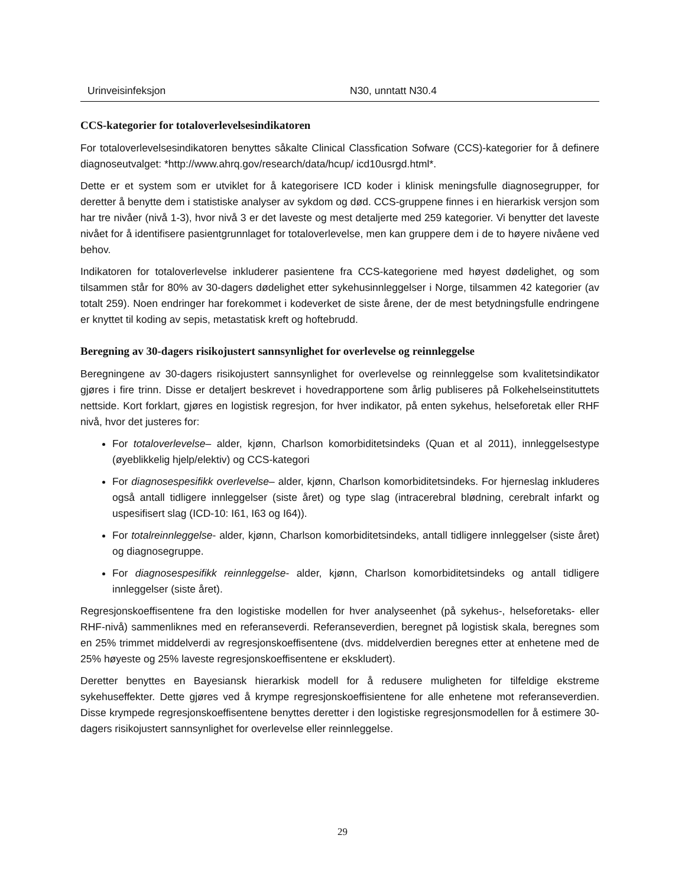| Urinveisinfeksjon | N30, unntatt N30.4 |
CCS-kategorier for totaloverlevelsesindikatoren
For totaloverlevelsesindikatoren benyttes såkalte Clinical Classfication Sofware (CCS)-kategorier for å definere diagnoseutvalget: *http://www.ahrq.gov/research/data/hcup/ icd10usrgd.html*.
Dette er et system som er utviklet for å kategorisere ICD koder i klinisk meningsfulle diagnose­grupper, for deretter å benytte dem i statistiske analyser av sykdom og død. CCS-gruppene finnes i en hierarkisk versjon som har tre nivåer (nivå 1-3), hvor nivå 3 er det laveste og mest detaljerte med 259 kategorier. Vi benytter det laveste nivået for å identifisere pasientgrunnlaget for total­overlevelse, men kan gruppere dem i de to høyere nivåene ved behov.
Indikatoren for totaloverlevelse inkluderer pasientene fra CCS-kategoriene med høyest dødelig­het, og som tilsammen står for 80% av 30-dagers dødelighet etter sykehusinnleggelser i Norge, tilsammen 42 kategorier (av totalt 259). Noen endringer har forekommet i kodeverket de siste årene, der de mest betydningsfulle endringene er knyttet til koding av sepis, metastatisk kreft og hoftebrudd.
Beregning av 30-dagers risikojustert sannsynlighet for overlevelse og reinnleggelse
Beregningene av 30-dagers risikojustert sannsynlighet for overlevelse og reinnleggelse som kva­litetsindikator gjøres i fire trinn. Disse er detaljert beskrevet i hovedrapportene som årlig publi­seres på Folkehelseinstituttets nettside. Kort forklart, gjøres en logistisk regresjon, for hver indi­kator, på enten sykehus, helseforetak eller RHF nivå, hvor det justeres for:
For totaloverlevelse– alder, kjønn, Charlson komorbiditetsindeks (Quan et al 2011), innleg­gelsestype (øyeblikkelig hjelp/elektiv) og CCS-kategori
For diagnosespesifikk overlevelse– alder, kjønn, Charlson komorbiditetsindeks. For hjerne­slag inkluderes også antall tidligere innleggelser (siste året) og type slag (intracerebral blød­ning, cerebralt infarkt og uspesifisert slag (ICD-10: I61, I63 og I64)).
For totalreinnleggelse- alder, kjønn, Charlson komorbiditetsindeks, antall tidligere innleg­gelser (siste året) og diagnosegruppe.
For diagnosespesifikk reinnleggelse- alder, kjønn, Charlson komorbiditetsindeks og antall tidligere innleggelser (siste året).
Regresjonskoeffisentene fra den logistiske modellen for hver analyseenhet (på sykehus-, helseforetaks- eller RHF-nivå) sammenliknes med en referanseverdi. Referanseverdien, beregnet på logistisk skala, beregnes som en 25% trimmet middelverdi av regresjonskoeffisentene (dvs. middelverdien beregnes etter at enhetene med de 25% høyeste og 25% laveste regresjonskoeffi­sentene er ekskludert).
Deretter benyttes en Bayesiansk hierarkisk modell for å redusere muligheten for tilfeldige ekstre­me sykehuseffekter. Dette gjøres ved å krympe regresjonskoeffisientene for alle enhetene mot referanseverdien. Disse krympede regresjonskoeffisentene benyttes deretter i den logistiske re­gresjonsmodellen for å estimere 30-dagers risikojustert sannsynlighet for overlevelse eller reinn­leggelse.
29